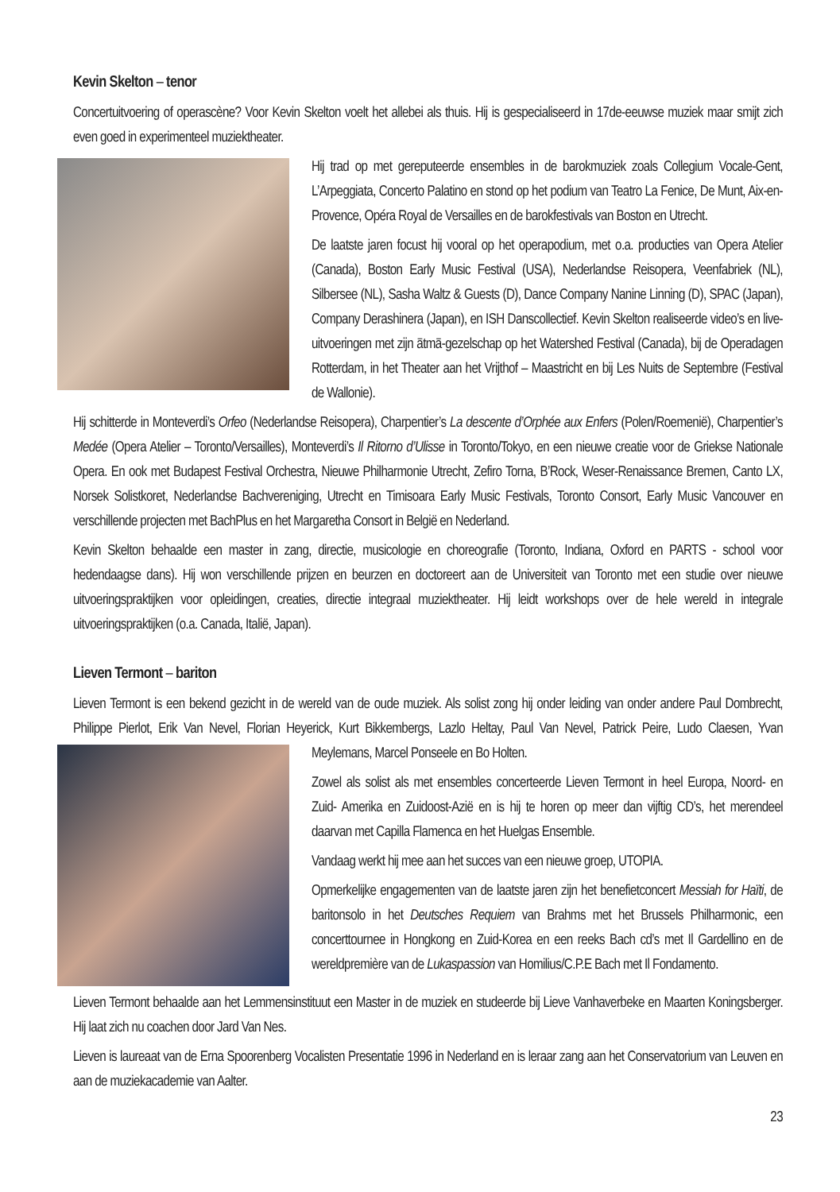Kevin Skelton – tenor
Concertuitvoering of operascène? Voor Kevin Skelton voelt het allebei als thuis. Hij is gespecialiseerd in 17de-eeuwse muziek maar smijt zich even goed in experimenteel muziektheater.
Hij trad op met gereputeerde ensembles in de barokmuziek zoals Collegium Vocale-Gent, L’Arpeggiata, Concerto Palatino en stond op het podium van Teatro La Fenice, De Munt, Aix-en-Provence, Opéra Royal de Versailles en de barokfestivals van Boston en Utrecht.
De laatste jaren focust hij vooral op het operapodium, met o.a. producties van Opera Atelier (Canada), Boston Early Music Festival (USA), Nederlandse Reisopera, Veenfabriek (NL), Silbersee (NL), Sasha Waltz & Guests (D), Dance Company Nanine Linning (D), SPAC (Japan), Company Derashinera (Japan), en ISH Danscollectief. Kevin Skelton realiseerde video’s en live-uitvoeringen met zijn ātmā-gezelschap op het Watershed Festival (Canada), bij de Operadagen Rotterdam, in het Theater aan het Vrijthof – Maastricht en bij Les Nuits de Septembre (Festival de Wallonie).
Hij schitterde in Monteverdi’s Orfeo (Nederlandse Reisopera), Charpentier’s La descente d’Orphée aux Enfers (Polen/Roemenië), Charpentier’s Medée (Opera Atelier – Toronto/Versailles), Monteverdi’s Il Ritorno d’Ulisse in Toronto/Tokyo, en een nieuwe creatie voor de Griekse Nationale Opera. En ook met Budapest Festival Orchestra, Nieuwe Philharmonie Utrecht, Zefiro Torna, B’Rock, Weser-Renaissance Bremen, Canto LX, Norsek Solistkoret, Nederlandse Bachvereniging, Utrecht en Timisoara Early Music Festivals, Toronto Consort, Early Music Vancouver en verschillende projecten met BachPlus en het Margaretha Consort in België en Nederland.
Kevin Skelton behaalde een master in zang, directie, musicologie en choreografie (Toronto, Indiana, Oxford en PARTS - school voor hedendaagse dans). Hij won verschillende prijzen en beurzen en doctoreert aan de Universiteit van Toronto met een studie over nieuwe uitvoeringspraktijken voor opleidingen, creaties, directie integraal muziektheater. Hij leidt workshops over de hele wereld in integrale uitvoeringspraktijken (o.a. Canada, Italië, Japan).
Lieven Termont – bariton
Lieven Termont is een bekend gezicht in de wereld van de oude muziek. Als solist zong hij onder leiding van onder andere Paul Dombrecht, Philippe Pierlot, Erik Van Nevel, Florian Heyerick, Kurt Bikkembergs, Lazlo Heltay, Paul Van Nevel, Patrick Peire, Ludo Claesen, Yvan Meylemans, Marcel Ponseele en Bo Holten.
Zowel als solist als met ensembles concerteerde Lieven Termont in heel Europa, Noord- en Zuid- Amerika en Zuidoost-Azië en is hij te horen op meer dan vijftig CD’s, het merendeel daarvan met Capilla Flamenca en het Huelgas Ensemble.
Vandaag werkt hij mee aan het succes van een nieuwe groep, UTOPIA.
Opmerkelijke engagementen van de laatste jaren zijn het benefietconcert Messiah for Haïti, de baritonsolo in het Deutsches Requiem van Brahms met het Brussels Philharmonic, een concerttournee in Hongkong en Zuid-Korea en een reeks Bach cd’s met Il Gardellino en de wereldpremière van de Lukaspassion van Homilius/C.P.E Bach met Il Fondamento.
Lieven Termont behaalde aan het Lemmensinstituut een Master in de muziek en studeerde bij Lieve Vanhaverbeke en Maarten Koningsberger. Hij laat zich nu coachen door Jard Van Nes.
Lieven is laureaat van de Erna Spoorenberg Vocalisten Presentatie 1996 in Nederland en is leraar zang aan het Conservatorium van Leuven en aan de muziekacademie van Aalter.
23